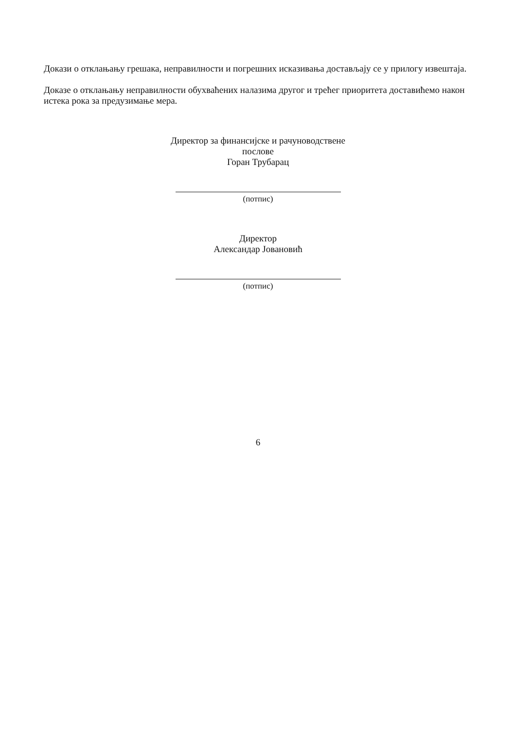Докази о отклањању грешака, неправилности и погрешних исказивања достављају се у прилогу извештаја.
Доказе о отклањању неправилности обухваћених налазима другог и трећег приоритета доставићемо након истека рока за предузимање мера.
Директор за финансијске и рачуноводствене послове
Горан Трубарац
(потпис)
Директор
Александар Јовановић
(потпис)
6